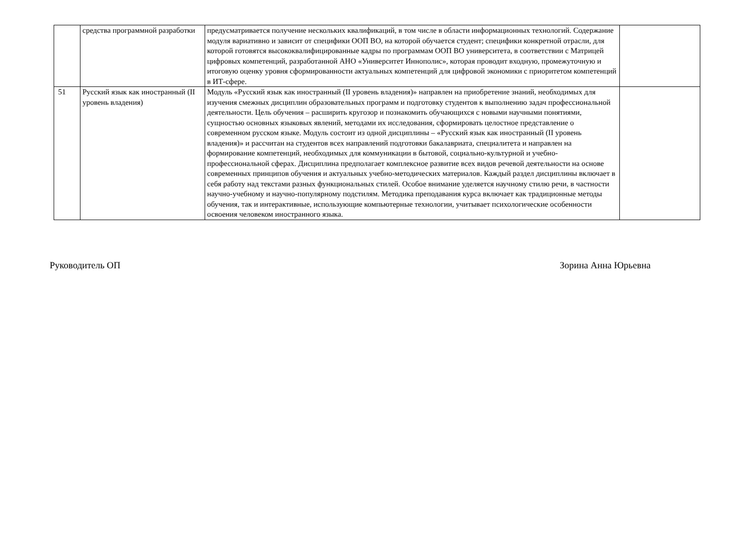| | средства программной разработки | предусматривается получение нескольких квалификаций, в том числе в области информационных технологий. Содержание модуля вариативно и зависит от специфики ООП ВО, на которой обучается студент; специфики конкретной отрасли, для которой готовятся высококвалифицированные кадры по программам ООП ВО университета, в соответствии с Матрицей цифровых компетенций, разработанной АНО «Университет Иннополис», которая проводит входную, промежуточную и итоговую оценку уровня сформированности актуальных компетенций для цифровой экономики с приоритетом компетенций в ИТ-сфере. | |
| 51 | Русский язык как иностранный (II уровень владения) | Модуль «Русский язык как иностранный (II уровень владения)» направлен на приобретение знаний, необходимых для изучения смежных дисциплин образовательных программ и подготовку студентов к выполнению задач профессиональной деятельности. Цель обучения – расширить кругозор и познакомить обучающихся с новыми научными понятиями, сущностью основных языковых явлений, методами их исследования, сформировать целостное представление о современном русском языке. Модуль состоит из одной дисциплины – «Русский язык как иностранный (II уровень владения)» и рассчитан на студентов всех направлений подготовки бакалавриата, специалитета и направлен на формирование компетенций, необходимых для коммуникации в бытовой, социально-культурной и учебно-профессиональной сферах. Дисциплина предполагает комплексное развитие всех видов речевой деятельности на основе современных принципов обучения и актуальных учебно-методических материалов. Каждый раздел дисциплины включает в себя работу над текстами разных функциональных стилей. Особое внимание уделяется научному стилю речи, в частности научно-учебному и научно-популярному подстилям. Методика преподавания курса включает как традиционные методы обучения, так и интерактивные, использующие компьютерные технологии, учитывает психологические особенности освоения человеком иностранного языка. | |
Руководитель ОП Зорина Анна Юрьевна